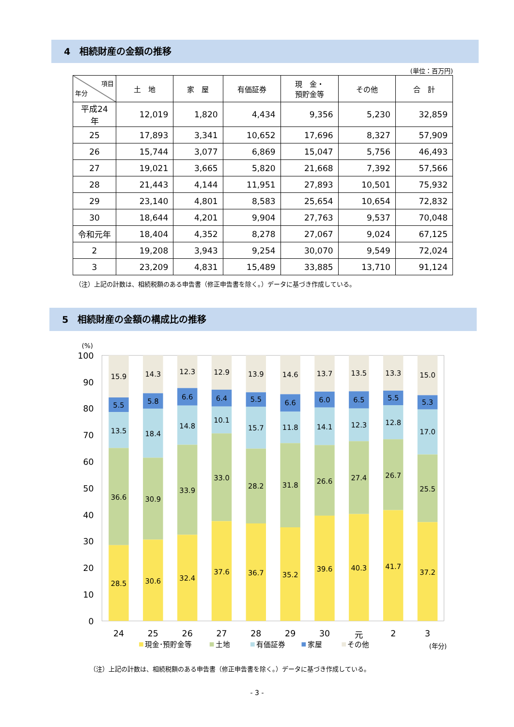4　相続財産の金額の推移
(単位：百万円)
| 項目 年分 | 土 地 | 家 屋 | 有価証券 | 現 金・ 預貯金等 | その他 | 合 計 |
| --- | --- | --- | --- | --- | --- | --- |
| 平成24年 | 12,019 | 1,820 | 4,434 | 9,356 | 5,230 | 32,859 |
| 25 | 17,893 | 3,341 | 10,652 | 17,696 | 8,327 | 57,909 |
| 26 | 15,744 | 3,077 | 6,869 | 15,047 | 5,756 | 46,493 |
| 27 | 19,021 | 3,665 | 5,820 | 21,668 | 7,392 | 57,566 |
| 28 | 21,443 | 4,144 | 11,951 | 27,893 | 10,501 | 75,932 |
| 29 | 23,140 | 4,801 | 8,583 | 25,654 | 10,654 | 72,832 |
| 30 | 18,644 | 4,201 | 9,904 | 27,763 | 9,537 | 70,048 |
| 令和元年 | 18,404 | 4,352 | 8,278 | 27,067 | 9,024 | 67,125 |
| 2 | 19,208 | 3,943 | 9,254 | 30,070 | 9,549 | 72,024 |
| 3 | 23,209 | 4,831 | 15,489 | 33,885 | 13,710 | 91,124 |
（注）上記の計数は、相続税額のある申告書（修正申告書を除く。）データに基づき作成している。
5　相続財産の金額の構成比の推移
100
90
80
70
60
50
40
30
20
10
0
(%)
15.9
5.5
13.5
36.6
28.5
14.3
5.8
18.4
30.9
30.6
12.3
6.6
14.8
33.9
32.4
12.9
6.4
10.1
33.0
37.6
13.9
5.5
15.7
28.2
36.7
14.6
6.6
11.8
31.8
35.2
13.7
6.0
14.1
26.6
39.6
13.5
6.5
12.3
27.4
40.3
13.3
5.5
12.8
26.7
41.7
15.0
5.3
17.0
25.5
37.2
24
25
26
27
28
29
30
元
2
3
現金･預貯金等
土地
有価証券
家屋
その他
(年分)
（注）上記の計数は、相続税額のある申告書（修正申告書を除く。）データに基づき作成している。
- 3 -